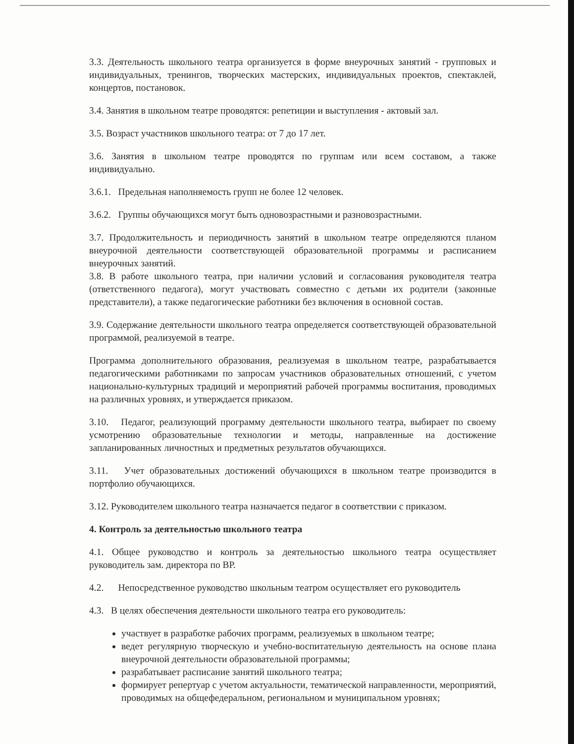3.3. Деятельность школьного театра организуется в форме внеурочных занятий - групповых и индивидуальных, тренингов, творческих мастерских, индивидуальных проектов, спектаклей, концертов, постановок.
3.4. Занятия в школьном театре проводятся: репетиции и выступления - актовый зал.
3.5. Возраст участников школьного театра: от 7 до 17 лет.
3.6. Занятия в школьном театре проводятся по группам или всем составом, а также индивидуально.
3.6.1. Предельная наполняемость групп не более 12 человек.
3.6.2. Группы обучающихся могут быть одновозрастными и разновозрастными.
3.7. Продолжительность и периодичность занятий в школьном театре определяются планом внеурочной деятельности соответствующей образовательной программы и расписанием внеурочных занятий.
3.8. В работе школьного театра, при наличии условий и согласования руководителя театра (ответственного педагога), могут участвовать совместно с детьми их родители (законные представители), а также педагогические работники без включения в основной состав.
3.9. Содержание деятельности школьного театра определяется соответствующей образовательной программой, реализуемой в театре.
Программа дополнительного образования, реализуемая в школьном театре, разрабатывается педагогическими работниками по запросам участников образовательных отношений, с учетом национально-культурных традиций и мероприятий рабочей программы воспитания, проводимых на различных уровнях, и утверждается приказом.
3.10. Педагог, реализующий программу деятельности школьного театра, выбирает по своему усмотрению образовательные технологии и методы, направленные на достижение запланированных личностных и предметных результатов обучающихся.
3.11. Учет образовательных достижений обучающихся в школьном театре производится в портфолио обучающихся.
3.12. Руководителем школьного театра назначается педагог в соответствии с приказом.
4. Контроль за деятельностью школьного театра
4.1. Общее руководство и контроль за деятельностью школьного театра осуществляет руководитель зам. директора по ВР.
4.2. Непосредственное руководство школьным театром осуществляет его руководитель
4.3. В целях обеспечения деятельности школьного театра его руководитель:
участвует в разработке рабочих программ, реализуемых в школьном театре;
ведет регулярную творческую и учебно-воспитательную деятельность на основе плана внеурочной деятельности образовательной программы;
разрабатывает расписание занятий школьного театра;
формирует репертуар с учетом актуальности, тематической направленности, мероприятий, проводимых на общефедеральном, региональном и муниципальном уровнях;